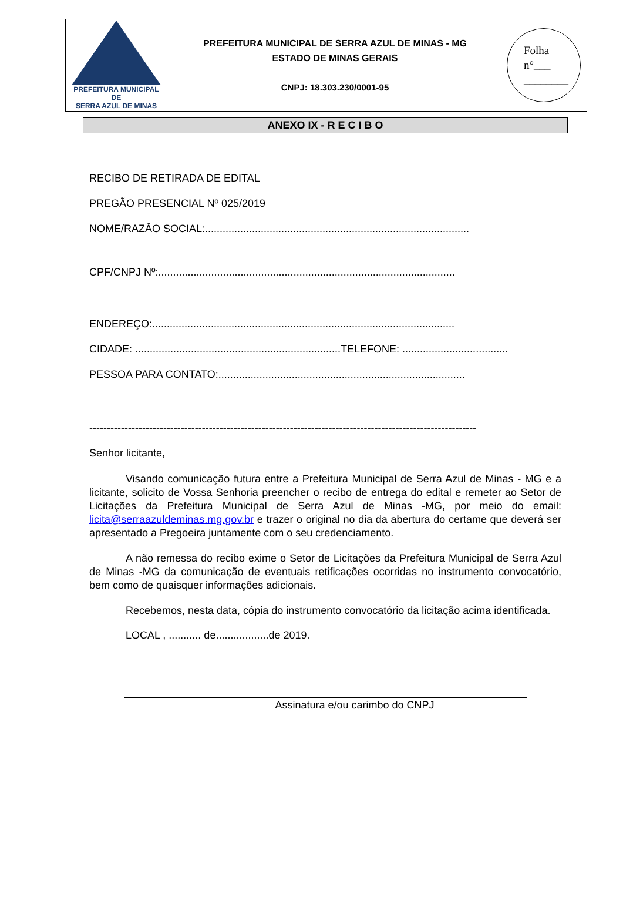PREFEITURA MUNICIPAL DE
SERRA AZUL DE MINAS
PREFEITURA MUNICIPAL DE SERRA AZUL DE MINAS - MG
ESTADO DE MINAS GERAIS
CNPJ: 18.303.230/0001-95
Folha
n°___
________
ANEXO IX - R E C I B O
RECIBO DE RETIRADA DE EDITAL
PREGÃO PRESENCIAL Nº 025/2019
NOME/RAZÃO SOCIAL:..........................................................................................
CPF/CNPJ Nº:.....................................................................................................
ENDEREÇO:.......................................................................................................
CIDADE: ......................................................................TELEFONE: ....................................
PESSOA PARA CONTATO:....................................................................................
--------------------------------------------------------------------------------------------------------------
Senhor licitante,
Visando comunicação futura entre a Prefeitura Municipal de Serra Azul de Minas - MG e a licitante, solicito de Vossa Senhoria preencher o recibo de entrega do edital e remeter ao Setor de Licitações da Prefeitura Municipal de Serra Azul de Minas -MG, por meio do email: licita@serraazuldeminas.mg.gov.br e trazer o original no dia da abertura do certame que deverá ser apresentado a Pregoeira juntamente com o seu credenciamento.
A não remessa do recibo exime o Setor de Licitações da Prefeitura Municipal de Serra Azul de Minas -MG da comunicação de eventuais retificações ocorridas no instrumento convocatório, bem como de quaisquer informações adicionais.
Recebemos, nesta data, cópia do instrumento convocatório da licitação acima identificada.
LOCAL , ........... de..................de 2019.
Assinatura e/ou carimbo do CNPJ